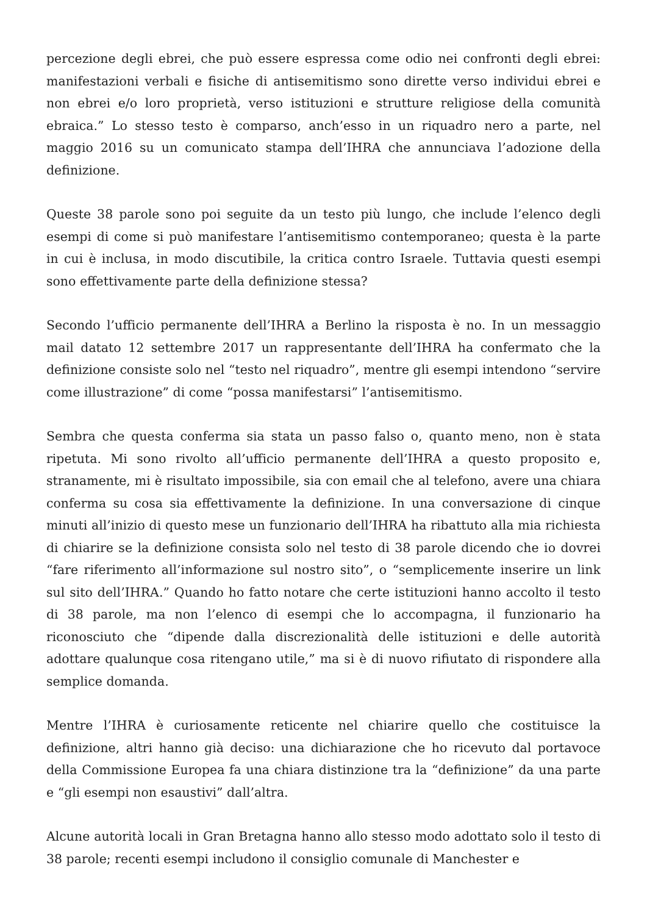percezione degli ebrei, che può essere espressa come odio nei confronti degli ebrei: manifestazioni verbali e fisiche di antisemitismo sono dirette verso individui ebrei e non ebrei e/o loro proprietà, verso istituzioni e strutture religiose della comunità ebraica.” Lo stesso testo è comparso, anch’esso in un riquadro nero a parte, nel maggio 2016 su un comunicato stampa dell’IHRA che annunciava l’adozione della definizione.
Queste 38 parole sono poi seguite da un testo più lungo, che include l’elenco degli esempi di come si può manifestare l’antisemitismo contemporaneo; questa è la parte in cui è inclusa, in modo discutibile, la critica contro Israele. Tuttavia questi esempi sono effettivamente parte della definizione stessa?
Secondo l’ufficio permanente dell’IHRA a Berlino la risposta è no. In un messaggio mail datato 12 settembre 2017 un rappresentante dell’IHRA ha confermato che la definizione consiste solo nel “testo nel riquadro”, mentre gli esempi intendono “servire come illustrazione” di come “possa manifestarsi” l’antisemitismo.
Sembra che questa conferma sia stata un passo falso o, quanto meno, non è stata ripetuta. Mi sono rivolto all’ufficio permanente dell’IHRA a questo proposito e, stranamente, mi è risultato impossibile, sia con email che al telefono, avere una chiara conferma su cosa sia effettivamente la definizione. In una conversazione di cinque minuti all’inizio di questo mese un funzionario dell’IHRA ha ribattuto alla mia richiesta di chiarire se la definizione consista solo nel testo di 38 parole dicendo che io dovrei “fare riferimento all’informazione sul nostro sito”, o “semplicemente inserire un link sul sito dell’IHRA.” Quando ho fatto notare che certe istituzioni hanno accolto il testo di 38 parole, ma non l’elenco di esempi che lo accompagna, il funzionario ha riconosciuto che “dipende dalla discrezionalità delle istituzioni e delle autorità adottare qualunque cosa ritengano utile,” ma si è di nuovo rifiutato di rispondere alla semplice domanda.
Mentre l’IHRA è curiosamente reticente nel chiarire quello che costituisce la definizione, altri hanno già deciso: una dichiarazione che ho ricevuto dal portavoce della Commissione Europea fa una chiara distinzione tra la “definizione” da una parte e “gli esempi non esaustivi” dall’altra.
Alcune autorità locali in Gran Bretagna hanno allo stesso modo adottato solo il testo di 38 parole; recenti esempi includono il consiglio comunale di Manchester e